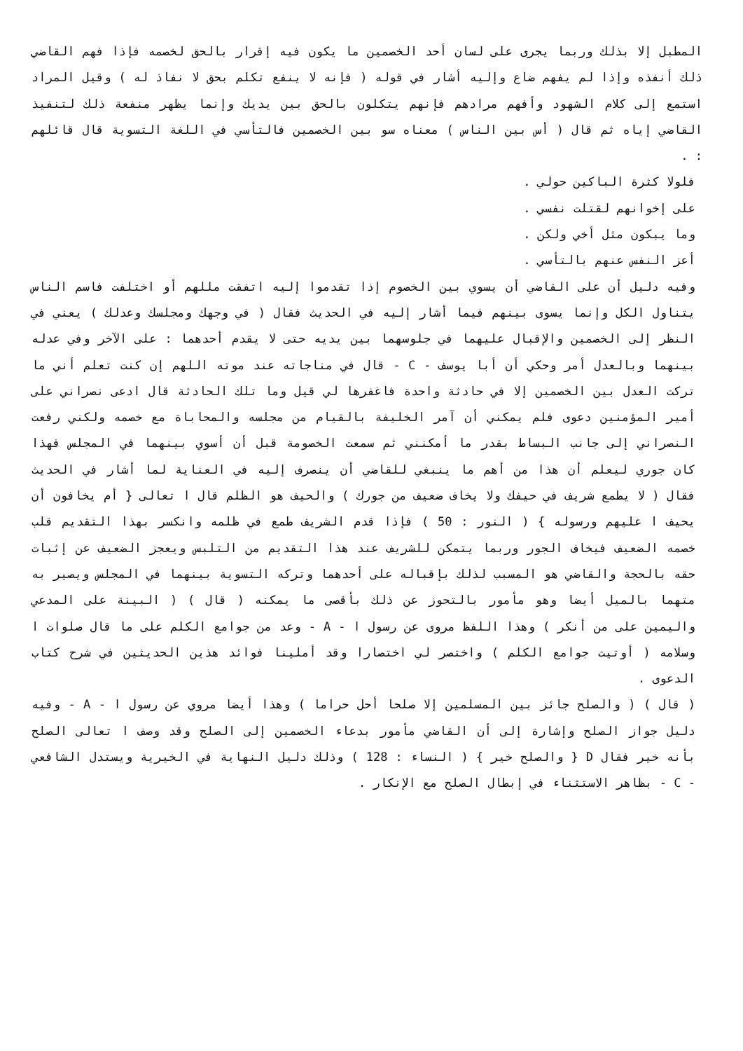المطبل إلا بذلك وربما يجرى على لسان أحد الخصمين ما يكون فيه إقرار بالحق لخصمه فإذا فهم القاضي ذلك أنفذه وإذا لم يفهم ضاع وإليه أشار في قوله ( فإنه لا ينفع تكلم بحق لا نفاذ له ) وقيل المراد استمع إلى كلام الشهود وأفهم مرادهم فإنهم يتكلون بالحق بين يديك وإنما يظهر منفعة ذلك لتنفيذ القاضي إياه ثم قال ( أس بين الناس ) معناه سو بين الخصمين فالتأسي في اللغة التسوية قال قائلهم : .
فلولا كثرة الباكين حولي .
على إخوانهم لقتلت نفسي .
وما يبكون مثل أخي ولكن .
أعز النفس عنهم بالتأسي .
وفيه دليل أن على القاضي أن يسوي بين الخصوم إذا تقدموا إليه اتفقت مللهم أو اختلفت فاسم الناس يتناول الكل وإنما يسوى بينهم فيما أشار إليه في الحديث فقال ( في وجهك ومجلسك وعدلك ) يعني في النظر إلى الخصمين والإقبال عليهما في جلوسهما بين يديه حتى لا يقدم أحدهما : على الآخر وفي عدله بينهما وبالعدل أمر وحكي أن أبا يوسف - C - قال في مناجاته عند موته اللهم إن كنت تعلم أني ما تركت العدل بين الخصمين إلا في حادثة واحدة فاغفرها لي قيل وما تلك الحادثة قال ادعى نصراني على أمير المؤمنين دعوى فلم يمكني أن آمر الخليفة بالقيام من مجلسه والمحاباة مع خصمه ولكني رفعت النصراني إلى جانب البساط بقدر ما أمكنني ثم سمعت الخصومة قبل أن أسوي بينهما في المجلس فهذا كان جوري ليعلم أن هذا من أهم ما ينبغي للقاضي أن ينصرف إليه في العناية لما أشار في الحديث فقال ( لا يطمع شريف في حيفك ولا يخاف ضعيف من جورك ) والحيف هو الظلم قال ا تعالى { أم يخافون أن يحيف ا عليهم ورسوله } ( النور : 50 ) فإذا قدم الشريف طمع في ظلمه وانكسر بهذا التقديم قلب خصمه الضعيف فيخاف الجور وربما يتمكن للشريف عند هذا التقديم من التلبس ويعجز الضعيف عن إثبات حقه بالحجة والقاضي هو المسبب لذلك بإقباله على أحدهما وتركه التسوية بينهما في المجلس ويصير به متهما بالميل أيضا وهو مأمور بالتحوز عن ذلك بأقصى ما يمكنه ( قال ) ( البينة على المدعي واليمين على من أنكر ) وهذا اللفظ مروى عن رسول ا - A - وعد من جوامع الكلم على ما قال صلوات ا وسلامه ( أوتيت جوامع الكلم ) واختصر لي اختصارا وقد أملينا فوائد هذين الحديثين في شرح كتاب الدعوى .
( قال ) ( والصلح جائز بين المسلمين إلا صلحا أحل حراما ) وهذا أيضا مروي عن رسول ا - A - وفيه دليل جواز الصلح وإشارة إلى أن القاضي مأمور بدعاء الخصمين إلى الصلح وقد وصف ا تعالى الصلح بأنه خير فقال D { والصلح خير } ( النساء : 128 ) وذلك دليل النهاية في الخيرية ويستدل الشافعي - C - بظاهر الاستثناء في إبطال الصلح مع الإنكار .